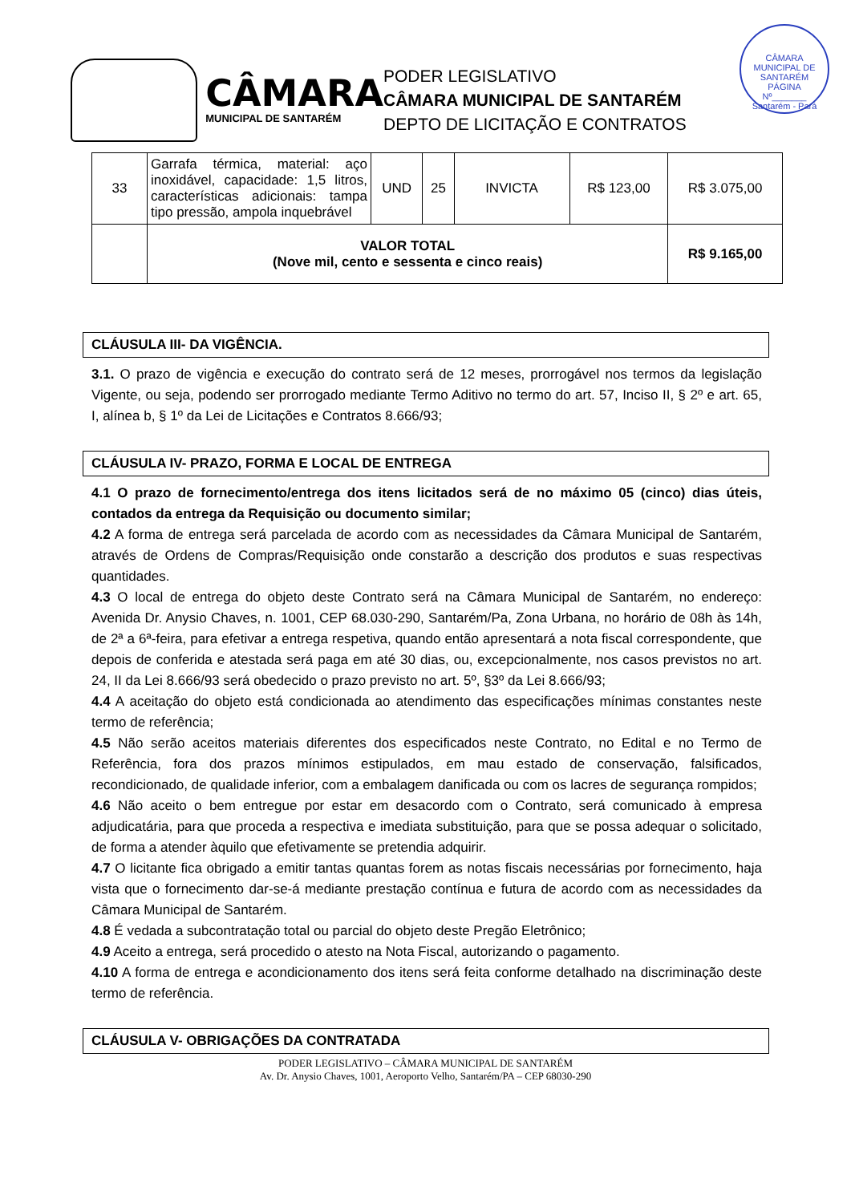CÂMARA
MUNICIPAL DE SANTARÉM
PODER LEGISLATIVO
CÂMARA MUNICIPAL DE SANTARÉM
DEPTO DE LICITAÇÃO E CONTRATOS
CÂMARA MUNICIPAL DE SANTARÉM
PÁGINA
Nº_______
Santarém - Pará
| 33 | Garrafa térmica, material: aço inoxidável, capacidade: 1,5 litros, características adicionais: tampa tipo pressão, ampola inquebrável | UND | 25 | INVICTA | R$ 123,00 | R$ 3.075,00 |
| | VALOR TOTAL (Nove mil, cento e sessenta e cinco reais) | | | | | R$ 9.165,00 |
CLÁUSULA III- DA VIGÊNCIA.
3.1. O prazo de vigência e execução do contrato será de 12 meses, prorrogável nos termos da legislação Vigente, ou seja, podendo ser prorrogado mediante Termo Aditivo no termo do art. 57, Inciso II, § 2º e art. 65, I, alínea b, § 1º da Lei de Licitações e Contratos 8.666/93;
CLÁUSULA IV- PRAZO, FORMA E LOCAL DE ENTREGA
4.1 O prazo de fornecimento/entrega dos itens licitados será de no máximo 05 (cinco) dias úteis, contados da entrega da Requisição ou documento similar;
4.2 A forma de entrega será parcelada de acordo com as necessidades da Câmara Municipal de Santarém, através de Ordens de Compras/Requisição onde constarão a descrição dos produtos e suas respectivas quantidades.
4.3 O local de entrega do objeto deste Contrato será na Câmara Municipal de Santarém, no endereço: Avenida Dr. Anysio Chaves, n. 1001, CEP 68.030-290, Santarém/Pa, Zona Urbana, no horário de 08h às 14h, de 2ª a 6ª-feira, para efetivar a entrega respetiva, quando então apresentará a nota fiscal correspondente, que depois de conferida e atestada será paga em até 30 dias, ou, excepcionalmente, nos casos previstos no art. 24, II da Lei 8.666/93 será obedecido o prazo previsto no art. 5º, §3º da Lei 8.666/93;
4.4 A aceitação do objeto está condicionada ao atendimento das especificações mínimas constantes neste termo de referência;
4.5 Não serão aceitos materiais diferentes dos especificados neste Contrato, no Edital e no Termo de Referência, fora dos prazos mínimos estipulados, em mau estado de conservação, falsificados, recondicionado, de qualidade inferior, com a embalagem danificada ou com os lacres de segurança rompidos;
4.6 Não aceito o bem entregue por estar em desacordo com o Contrato, será comunicado à empresa adjudicatária, para que proceda a respectiva e imediata substituição, para que se possa adequar o solicitado, de forma a atender àquilo que efetivamente se pretendia adquirir.
4.7 O licitante fica obrigado a emitir tantas quantas forem as notas fiscais necessárias por fornecimento, haja vista que o fornecimento dar-se-á mediante prestação contínua e futura de acordo com as necessidades da Câmara Municipal de Santarém.
4.8 É vedada a subcontratação total ou parcial do objeto deste Pregão Eletrônico;
4.9 Aceito a entrega, será procedido o atesto na Nota Fiscal, autorizando o pagamento.
4.10 A forma de entrega e acondicionamento dos itens será feita conforme detalhado na discriminação deste termo de referência.
CLÁUSULA V- OBRIGAÇÕES DA CONTRATADA
PODER LEGISLATIVO – CÂMARA MUNICIPAL DE SANTARÉM
Av. Dr. Anysio Chaves, 1001, Aeroporto Velho, Santarém/PA – CEP 68030-290